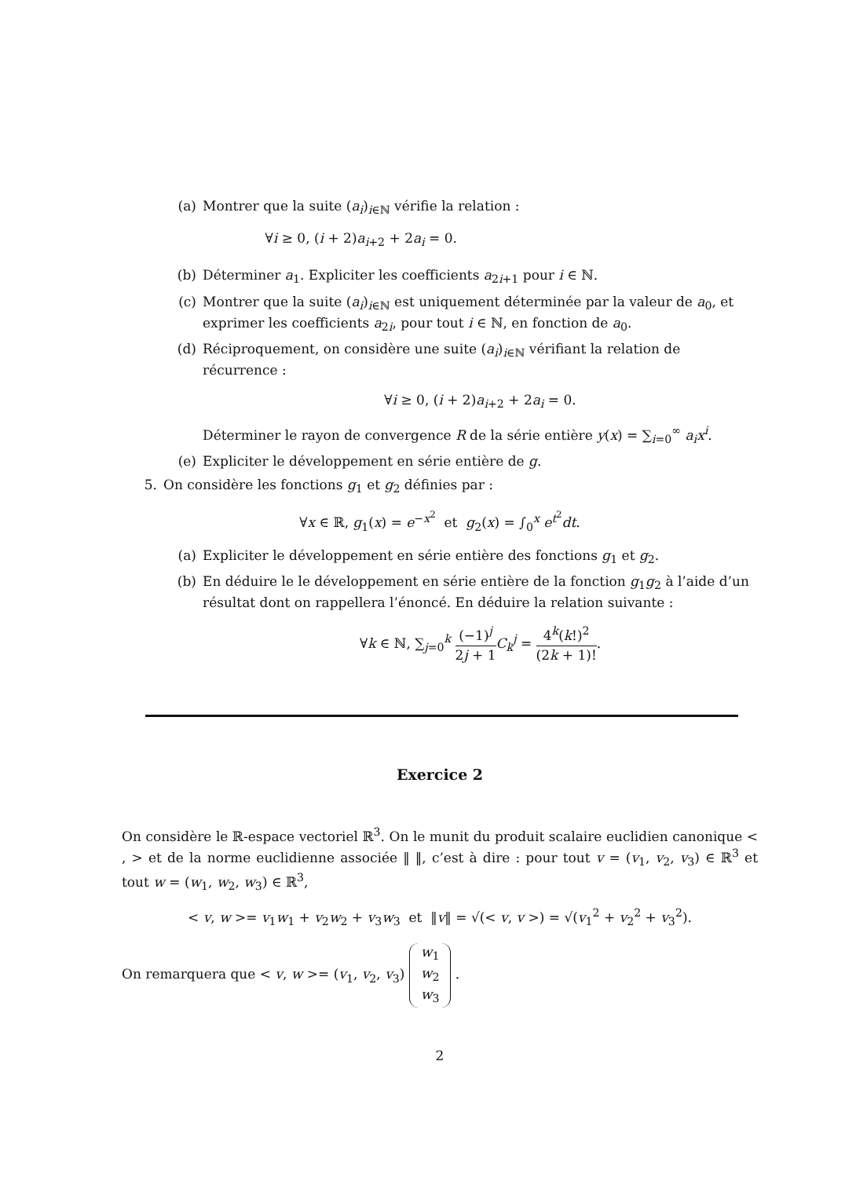(a) Montrer que la suite (a<sub>i</sub>)<sub>i∈ℕ</sub> vérifie la relation :
∀i ≥ 0, (i + 2)a<sub>i+2</sub> + 2a<sub>i</sub> = 0.
(b) Déterminer a<sub>1</sub>. Expliciter les coefficients a<sub>2i+1</sub> pour i ∈ ℕ.
(c) Montrer que la suite (a<sub>i</sub>)<sub>i∈ℕ</sub> est uniquement déterminée par la valeur de a<sub>0</sub>, et exprimer les coefficients a<sub>2i</sub>, pour tout i ∈ ℕ, en fonction de a<sub>0</sub>.
(d) Réciproquement, on considère une suite (a<sub>i</sub>)<sub>i∈ℕ</sub> vérifiant la relation de récurrence :
∀i ≥ 0, (i + 2)a<sub>i+2</sub> + 2a<sub>i</sub> = 0.
Déterminer le rayon de convergence R de la série entière y(x) = ∑<sub>i=0</sub><sup>∞</sup> a<sub>i</sub>x<sup>i</sup>.
(e) Expliciter le développement en série entière de g.
5. On considère les fonctions g<sub>1</sub> et g<sub>2</sub> définies par :
∀x ∈ ℝ, g<sub>1</sub>(x) = e<sup>−x<sup>2</sup></sup> et g<sub>2</sub>(x) = ∫<sub>0</sub><sup>x</sup> e<sup>t<sup>2</sup></sup>dt.
(a) Expliciter le développement en série entière des fonctions g<sub>1</sub> et g<sub>2</sub>.
(b) En déduire le le développement en série entière de la fonction g<sub>1</sub>g<sub>2</sub> à l’aide d’un résultat dont on rappellera l’énoncé. En déduire la relation suivante :
∀k ∈ ℕ, ∑<sub>j=0</sub><sup>k</sup> (−1)<sup>j</sup> 2j + 1 C<sub>k</sub><sup>j</sup> = 4<sup>k</sup>(k!)<sup>2</sup> (2k + 1)!.
Exercice 2
On considère le ℝ-espace vectoriel ℝ<sup>3</sup>. On le munit du produit scalaire euclidien canonique < , > et de la norme euclidienne associée ‖ ‖, c’est à dire : pour tout v = (v<sub>1</sub>, v<sub>2</sub>, v<sub>3</sub>) ∈ ℝ<sup>3</sup> et tout w = (w<sub>1</sub>, w<sub>2</sub>, w<sub>3</sub>) ∈ ℝ<sup>3</sup>,
< v, w >= v<sub>1</sub>w<sub>1</sub> + v<sub>2</sub>w<sub>2</sub> + v<sub>3</sub>w<sub>3</sub> et ‖v‖ = √(< v, v >) = √(v<sub>1</sub><sup>2</sup> + v<sub>2</sub><sup>2</sup> + v<sub>3</sub><sup>2</sup>).
On remarquera que < v, w >= (v<sub>1</sub>, v<sub>2</sub>, v<sub>3</sub>) w<sub>1</sub>
w<sub>2</sub>
w<sub>3</sub> .
2